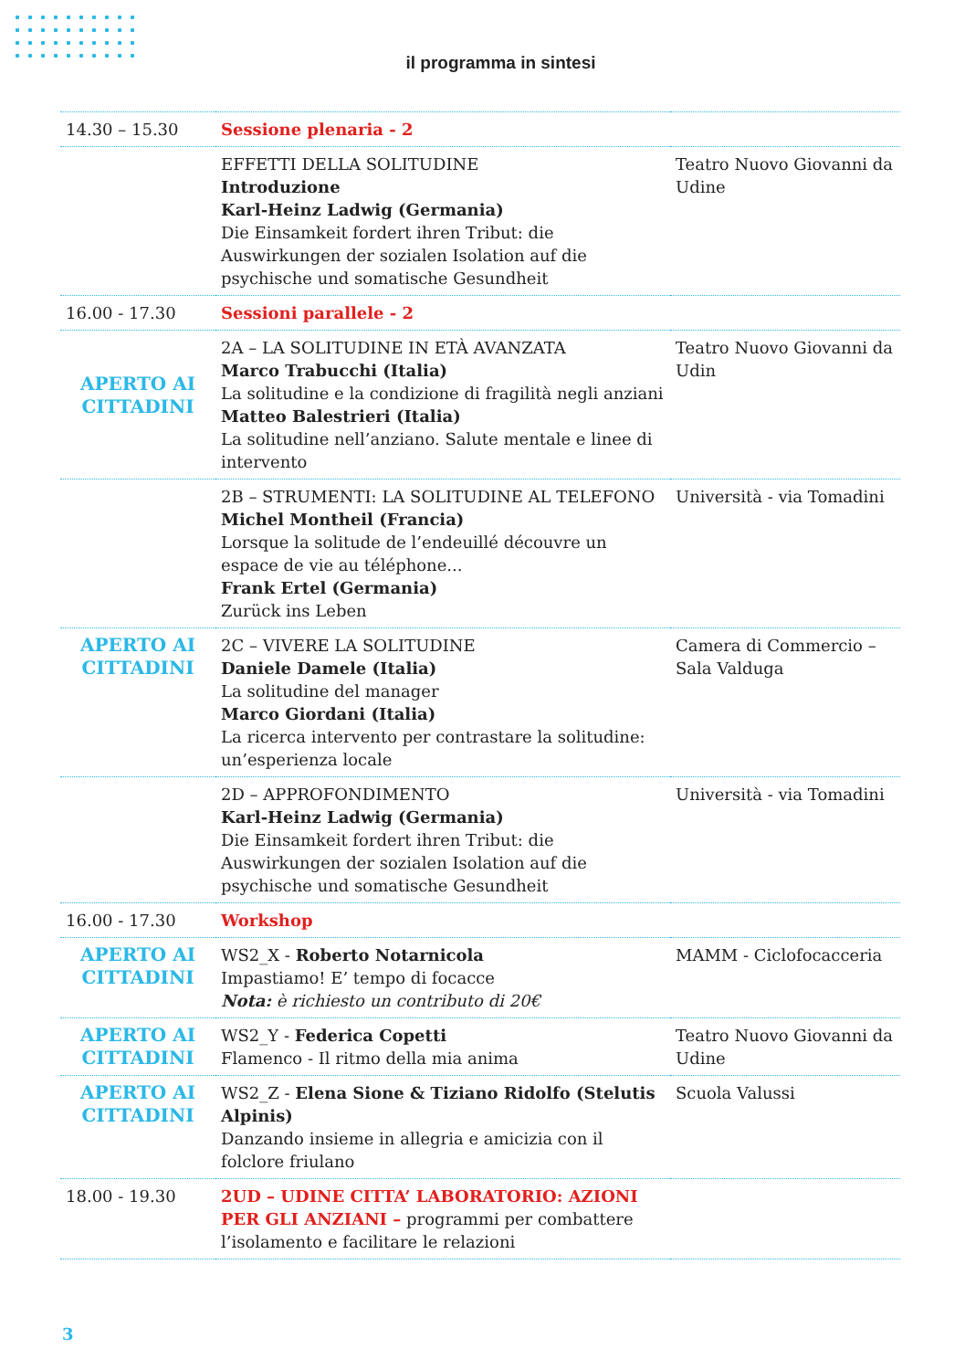il programma in sintesi
| 14.30 – 15.30 | Sessione plenaria - 2 | |
| | EFFETTI DELLA SOLITUDINE Introduzione Karl-Heinz Ladwig (Germania) Die Einsamkeit fordert ihren Tribut: die Auswirkungen der sozialen Isolation auf die psychische und somatische Gesundheit | Teatro Nuovo Giovanni da Udine |
| 16.00 - 17.30 | Sessioni parallele - 2 | |
| APERTO AI CITTADINI | 2A – LA SOLITUDINE IN ETÀ AVANZATA Marco Trabucchi (Italia) La solitudine e la condizione di fragilità negli anziani Matteo Balestrieri (Italia) La solitudine nell’anziano. Salute mentale e linee di intervento | Teatro Nuovo Giovanni da Udin |
| | 2B – STRUMENTI: LA SOLITUDINE AL TELEFONO Michel Montheil (Francia) Lorsque la solitude de l’endeuillé découvre un espace de vie au téléphone... Frank Ertel (Germania) Zurück ins Leben | Università - via Tomadini |
| APERTO AI CITTADINI | 2C – VIVERE LA SOLITUDINE Daniele Damele (Italia) La solitudine del manager Marco Giordani (Italia) La ricerca intervento per contrastare la solitudine: un’esperienza locale | Camera di Commercio – Sala Valduga |
| | 2D – APPROFONDIMENTO Karl-Heinz Ladwig (Germania) Die Einsamkeit fordert ihren Tribut: die Auswirkungen der sozialen Isolation auf die psychische und somatische Gesundheit | Università - via Tomadini |
| 16.00 - 17.30 | Workshop | |
| APERTO AI CITTADINI | WS2_X - Roberto Notarnicola Impastiamo! E’ tempo di focacce Nota: è richiesto un contributo di 20€ | MAMM - Ciclofocacceria |
| APERTO AI CITTADINI | WS2_Y - Federica Copetti Flamenco - Il ritmo della mia anima | Teatro Nuovo Giovanni da Udine |
| APERTO AI CITTADINI | WS2_Z - Elena Sione & Tiziano Ridolfo (Stelutis Alpinis) Danzando insieme in allegria e amicizia con il folclore friulano | Scuola Valussi |
| 18.00 - 19.30 | 2UD – UDINE CITTA’ LABORATORIO: AZIONI PER GLI ANZIANI – programmi per combattere l’isolamento e facilitare le relazioni | |
3